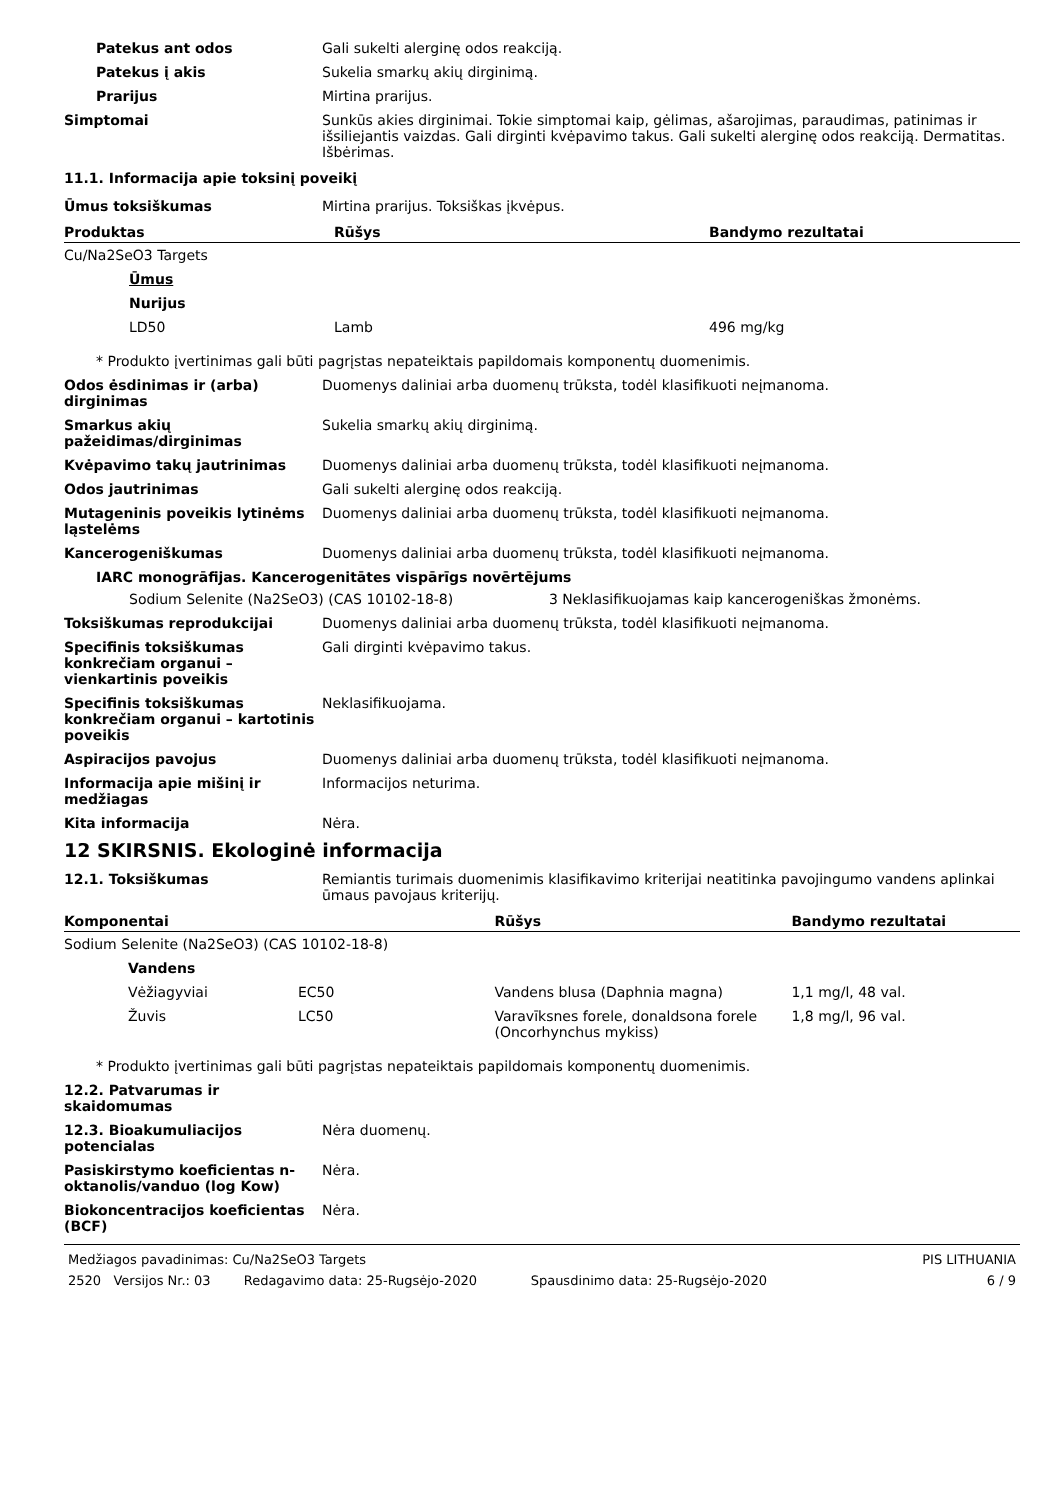Patekus ant odos Gali sukelti alerginę odos reakciją.
Patekus į akis Sukelia smarkų akių dirginimą.
Prarijus Mirtina prarijus.
Simptomai Sunkūs akies dirginimai. Tokie simptomai kaip, gėlimas, ašarojimas, paraudimas, patinimas ir išsiliejantis vaizdas. Gali dirginti kvėpavimo takus. Gali sukelti alerginę odos reakciją. Dermatitas. Išbėrimas.
11.1. Informacija apie toksinį poveikį
Ūmus toksiškumas Mirtina prarijus. Toksiškas įkvėpus.
| Produktas | Rūšys | Bandymo rezultatai |
| --- | --- | --- |
| Cu/Na2SeO3 Targets | | |
| Ūmus | | |
| Nurijus | | |
| LD50 | Lamb | 496 mg/kg |
* Produkto įvertinimas gali būti pagrįstas nepateiktais papildomais komponentų duomenimis.
Odos ėsdinimas ir (arba) dirginimas
Duomenys daliniai arba duomenų trūksta, todėl klasifikuoti neįmanoma.
Smarkus akių pažeidimas/dirginimas
Sukelia smarkų akių dirginimą.
Kvėpavimo takų jautrinimas Duomenys daliniai arba duomenų trūksta, todėl klasifikuoti neįmanoma.
Odos jautrinimas Gali sukelti alerginę odos reakciją.
Mutageninis poveikis lytinėms ląstelėms
Duomenys daliniai arba duomenų trūksta, todėl klasifikuoti neįmanoma.
Kancerogeniškumas Duomenys daliniai arba duomenų trūksta, todėl klasifikuoti neįmanoma.
IARC monogrāfijas. Kancerogenitātes vispārīgs novērtējums
Sodium Selenite (Na2SeO3) (CAS 10102-18-8) 3 Neklasifikuojamas kaip kancerogeniškas žmonėms.
Toksiškumas reprodukcijai Duomenys daliniai arba duomenų trūksta, todėl klasifikuoti neįmanoma.
Specifinis toksiškumas konkrečiam organui – vienkartinis poveikis
Gali dirginti kvėpavimo takus.
Specifinis toksiškumas konkrečiam organui – kartotinis poveikis
Neklasifikuojama.
Aspiracijos pavojus Duomenys daliniai arba duomenų trūksta, todėl klasifikuoti neįmanoma.
Informacija apie mišinį ir medžiagas
Informacijos neturima.
Kita informacija Nėra.
12 SKIRSNIS. Ekologinė informacija
12.1. Toksiškumas Remiantis turimais duomenimis klasifikavimo kriterijai neatitinka pavojingumo vandens aplinkai ūmaus pavojaus kriterijų.
| Komponentai | | Rūšys | Bandymo rezultatai |
| --- | --- | --- | --- |
| Sodium Selenite (Na2SeO3) (CAS 10102-18-8) | | | |
| Vandens | | | |
| Vėžiagyviai | EC50 | Vandens blusa (Daphnia magna) | 1,1 mg/l, 48 val. |
| Žuvis | LC50 | Varavīksnes forele, donaldsona forele (Oncorhynchus mykiss) | 1,8 mg/l, 96 val. |
* Produkto įvertinimas gali būti pagrįstas nepateiktais papildomais komponentų duomenimis.
12.2. Patvarumas ir skaidomumas
12.3. Bioakumuliacijos potencialas
Nėra duomenų.
Pasiskirstymo koeficientas n-oktanolis/vanduo (log Kow)
Nėra.
Biokoncentracijos koeficientas (BCF)
Nėra.
Medžiagos pavadinimas: Cu/Na2SeO3 Targets PIS LITHUANIA
2520 Versijos Nr.: 03 Redagavimo data: 25-Rugsėjo-2020 Spausdinimo data: 25-Rugsėjo-2020 6 / 9